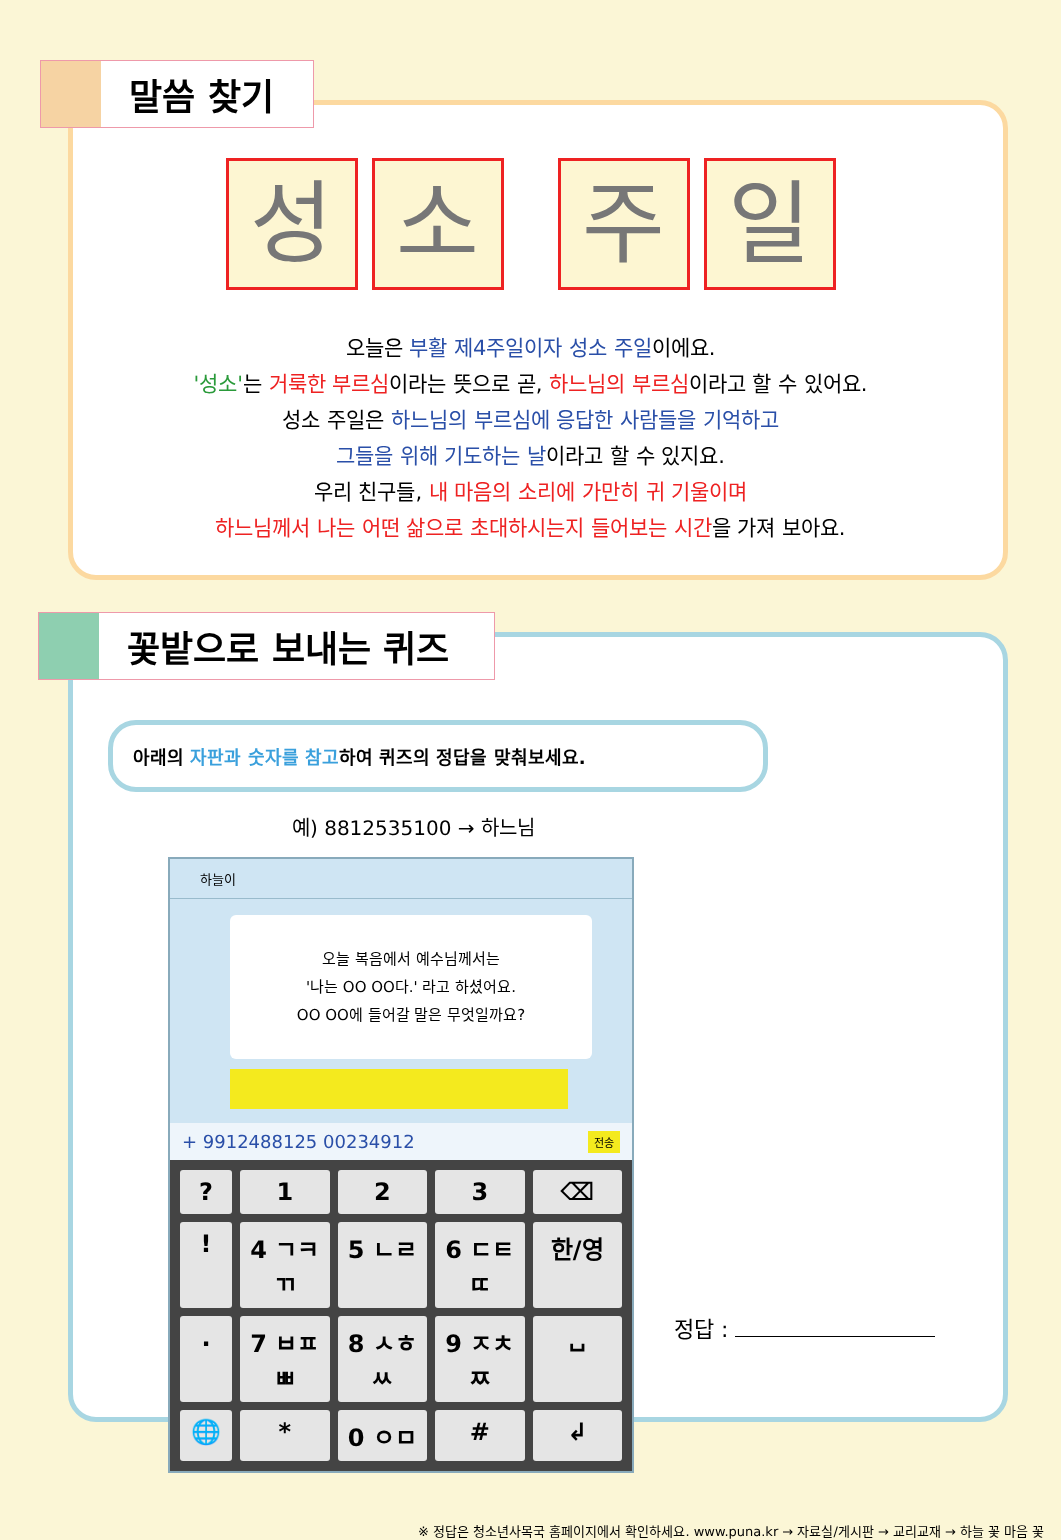말씀 찾기
성 소 주 일
오늘은 부활 제4주일이자 성소 주일이에요.
'성소'는 거룩한 부르심이라는 뜻으로 곧, 하느님의 부르심이라고 할 수 있어요.
성소 주일은 하느님의 부르심에 응답한 사람들을 기억하고
그들을 위해 기도하는 날이라고 할 수 있지요.
우리 친구들, 내 마음의 소리에 가만히 귀 기울이며
하느님께서 나는 어떤 삶으로 초대하시는지 들어보는 시간을 가져 보아요.
꽃밭으로 보내는 퀴즈
아래의 자판과 숫자를 참고하여 퀴즈의 정답을 맞춰보세요.
예) 8812535100 → 하느님
하늘이
오늘 복음에서 예수님께서는
'나는 OO OO다.' 라고 하셨어요.
OO OO에 들어갈 말은 무엇일까요?
+ 9912488125 00234912 전송
?
1
2
3
⌫
!
4 ㄱㅋㄲ
5 ㄴㄹ
6 ㄷㅌㄸ
한/영
.
7 ㅂㅍㅃ
8 ㅅㅎㅆ
9 ㅈㅊㅉ
␣
🌐
*
0 ㅇㅁ
#
↲
정답 :
※ 정답은 청소년사목국 홈페이지에서 확인하세요. www.puna.kr → 자료실/게시판 → 교리교재 → 하늘 꽃 마음 꽃